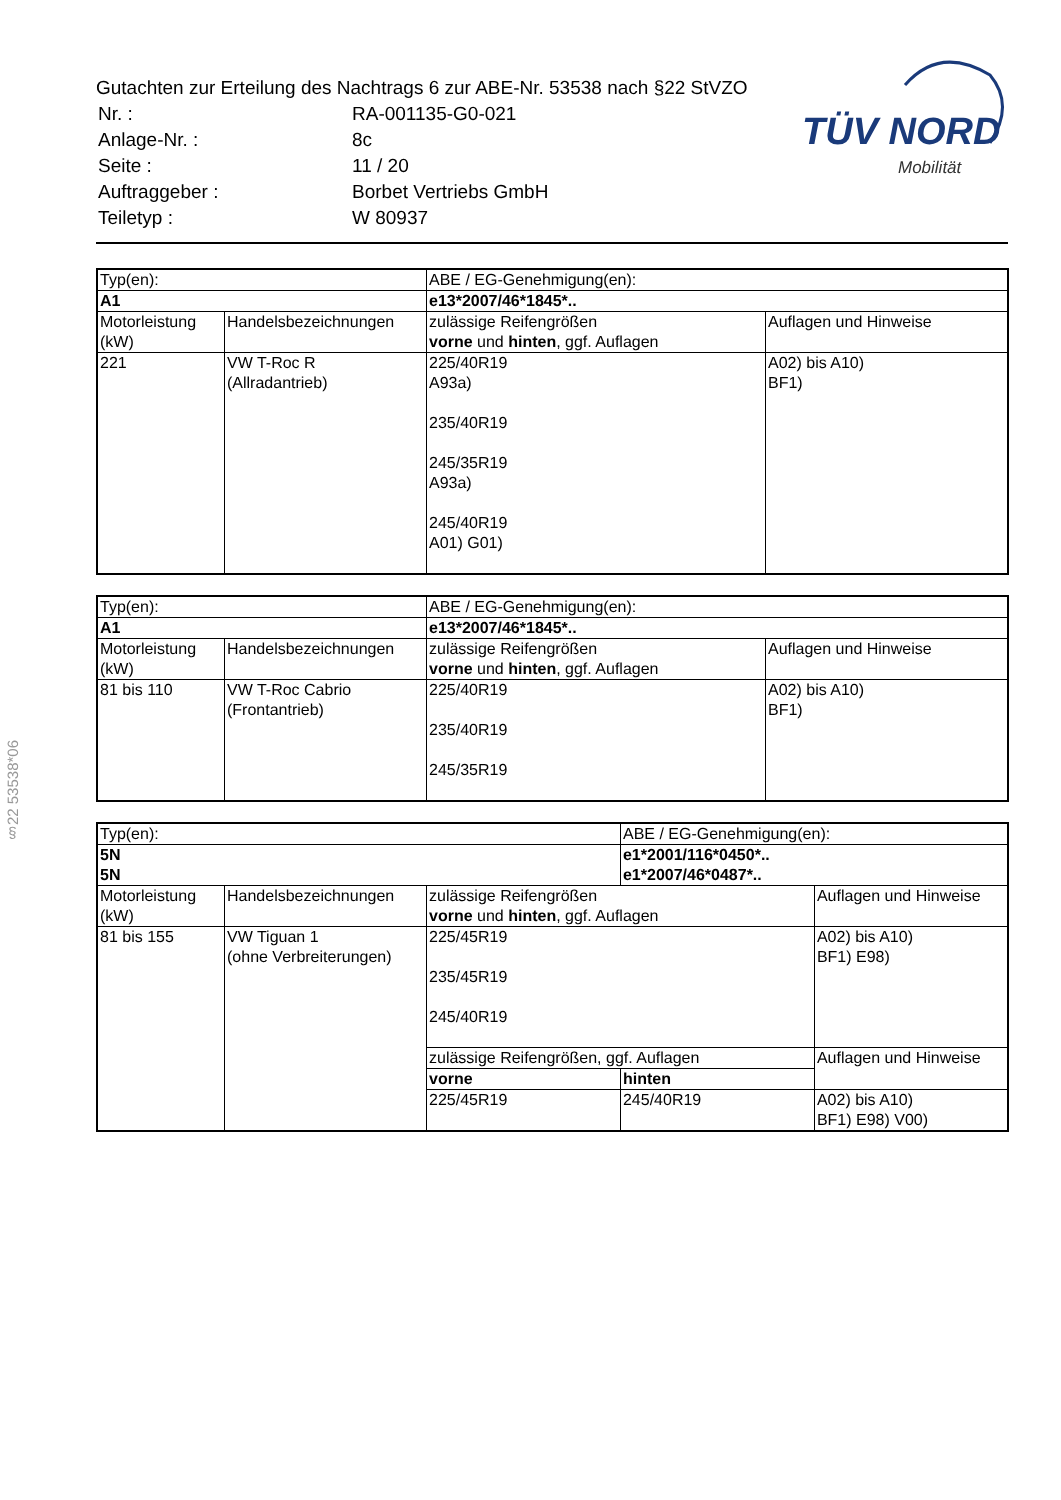Gutachten zur Erteilung des Nachtrags 6 zur ABE-Nr. 53538 nach §22 StVZO
| Nr. : | RA-001135-G0-021 |
| Anlage-Nr. : | 8c |
| Seite : | 11 / 20 |
| Auftraggeber : | Borbet Vertriebs GmbH |
| Teiletyp : | W 80937 |
TÜV NORD
Mobilität
§22 53538*06
| Typ(en): | | ABE / EG-Genehmigung(en): | |
| A1 | | e13*2007/46*1845*.. | |
| Motorleistung (kW) | Handelsbezeichnungen | zulässige Reifengrößen vorne und hinten , ggf. Auflagen | Auflagen und Hinweise |
| 221 | VW T-Roc R (Allradantrieb) | 225/40R19 A93a) 235/40R19 245/35R19 A93a) 245/40R19 A01) G01) | A02) bis A10) BF1) |
| Typ(en): | | ABE / EG-Genehmigung(en): | |
| A1 | | e13*2007/46*1845*.. | |
| Motorleistung (kW) | Handelsbezeichnungen | zulässige Reifengrößen vorne und hinten , ggf. Auflagen | Auflagen und Hinweise |
| 81 bis 110 | VW T-Roc Cabrio (Frontantrieb) | 225/40R19 235/40R19 245/35R19 | A02) bis A10) BF1) |
| Typ(en): | | | ABE / EG-Genehmigung(en): | |
| 5N | | | e1*2001/116*0450*.. | |
| 5N | | | e1*2007/46*0487*.. | |
| Motorleistung (kW) | Handelsbezeichnungen | zulässige Reifengrößen vorne und hinten , ggf. Auflagen | | Auflagen und Hinweise |
| 81 bis 155 | VW Tiguan 1 (ohne Verbreiterungen) | 225/45R19 235/45R19 245/40R19 | | A02) bis A10) BF1) E98) |
| | | zulässige Reifengrößen, ggf. Auflagen | | Auflagen und Hinweise |
| | | vorne | hinten | |
| | | 225/45R19 | 245/40R19 | A02) bis A10) BF1) E98) V00) |